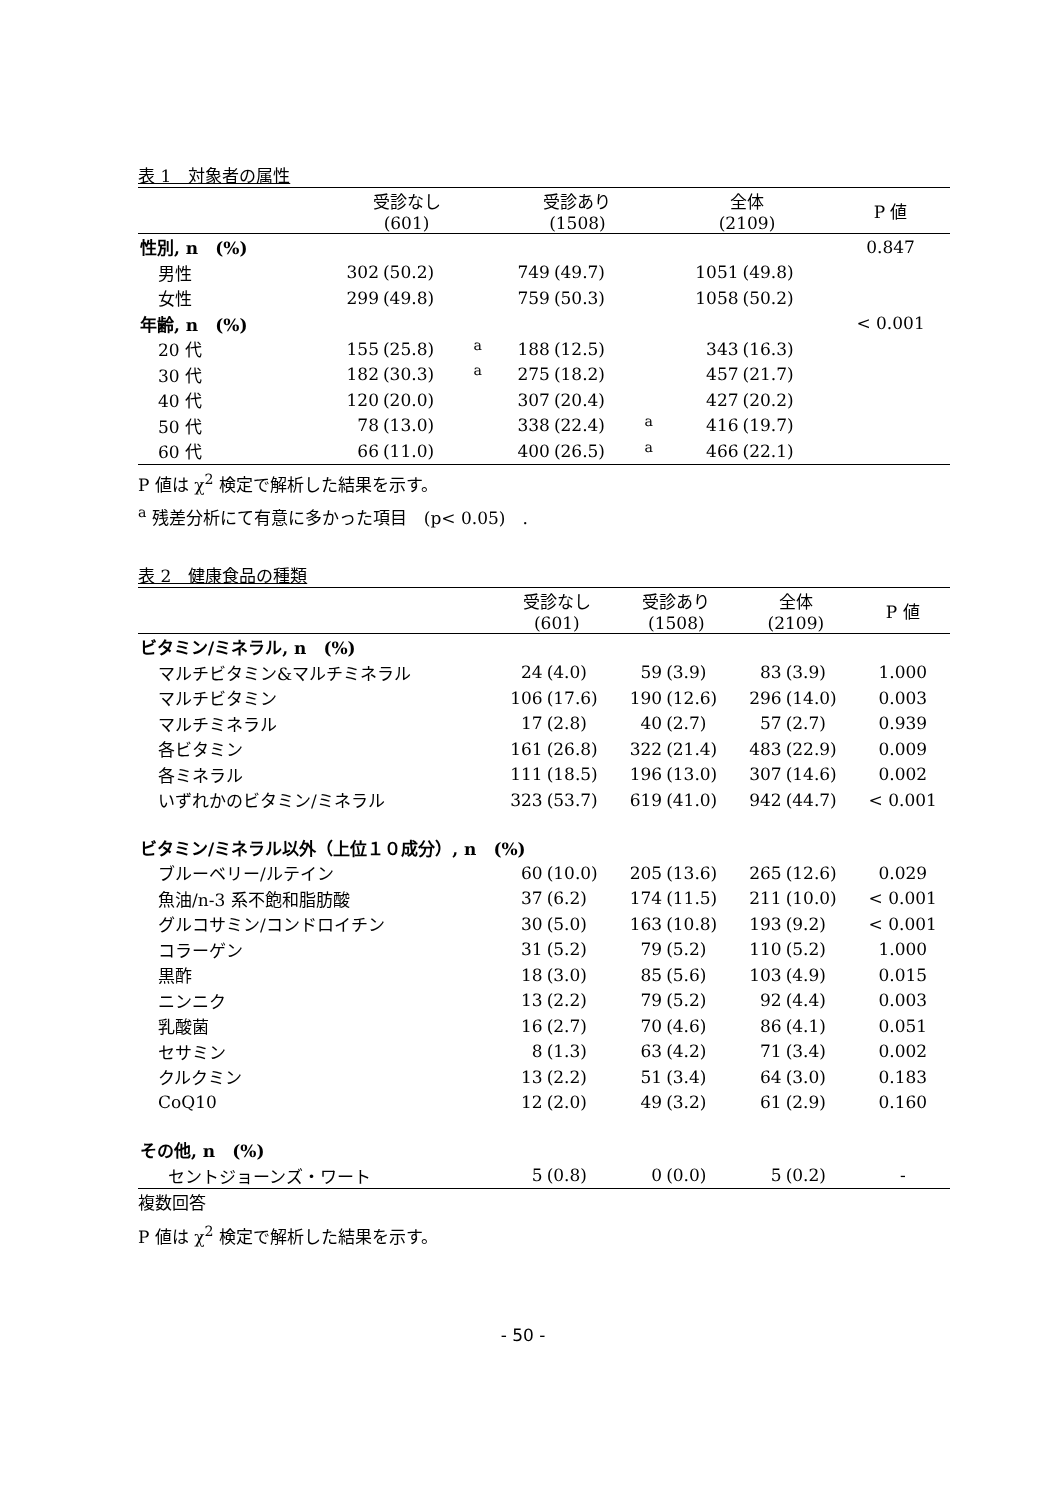表 1　対象者の属性
| | 受診なし (601) | | | 受診あり (1508) | | | 全体 (2109) | | P 値 |
| --- | --- | --- | --- | --- | --- | --- | --- | --- | --- |
| 性別, n (%) | | | | | | | | | 0.847 |
| 男性 | 302 | (50.2) | | 749 | (49.7) | | 1051 | (49.8) | |
| 女性 | 299 | (49.8) | | 759 | (50.3) | | 1058 | (50.2) | |
| 年齢, n (%) | | | | | | | | | < 0.001 |
| 20 代 | 155 | (25.8) | <sup>a</sup> | 188 | (12.5) | | 343 | (16.3) | |
| 30 代 | 182 | (30.3) | <sup>a</sup> | 275 | (18.2) | | 457 | (21.7) | |
| 40 代 | 120 | (20.0) | | 307 | (20.4) | | 427 | (20.2) | |
| 50 代 | 78 | (13.0) | | 338 | (22.4) | <sup>a</sup> | 416 | (19.7) | |
| 60 代 | 66 | (11.0) | | 400 | (26.5) | <sup>a</sup> | 466 | (22.1) | |
P 値は χ<sup>2</sup> 検定で解析した結果を示す。
<sup>a</sup> 残差分析にて有意に多かった項目　(p< 0.05)　.
表 2　健康食品の種類
| | 受診なし (601) | | 受診あり (1508) | | 全体 (2109) | | P 値 |
| --- | --- | --- | --- | --- | --- | --- | --- |
| ビタミン/ミネラル, n (%) | | | | | | | |
| マルチビタミン&マルチミネラル | 24 | (4.0) | 59 | (3.9) | 83 | (3.9) | 1.000 |
| マルチビタミン | 106 | (17.6) | 190 | (12.6) | 296 | (14.0) | 0.003 |
| マルチミネラル | 17 | (2.8) | 40 | (2.7) | 57 | (2.7) | 0.939 |
| 各ビタミン | 161 | (26.8) | 322 | (21.4) | 483 | (22.9) | 0.009 |
| 各ミネラル | 111 | (18.5) | 196 | (13.0) | 307 | (14.6) | 0.002 |
| いずれかのビタミン/ミネラル | 323 | (53.7) | 619 | (41.0) | 942 | (44.7) | < 0.001 |
| ビタミン/ミネラル以外（上位１０成分）, n (%) | | | | | | | |
| ブルーベリー/ルテイン | 60 | (10.0) | 205 | (13.6) | 265 | (12.6) | 0.029 |
| 魚油/n-3 系不飽和脂肪酸 | 37 | (6.2) | 174 | (11.5) | 211 | (10.0) | < 0.001 |
| グルコサミン/コンドロイチン | 30 | (5.0) | 163 | (10.8) | 193 | (9.2) | < 0.001 |
| コラーゲン | 31 | (5.2) | 79 | (5.2) | 110 | (5.2) | 1.000 |
| 黒酢 | 18 | (3.0) | 85 | (5.6) | 103 | (4.9) | 0.015 |
| ニンニク | 13 | (2.2) | 79 | (5.2) | 92 | (4.4) | 0.003 |
| 乳酸菌 | 16 | (2.7) | 70 | (4.6) | 86 | (4.1) | 0.051 |
| セサミン | 8 | (1.3) | 63 | (4.2) | 71 | (3.4) | 0.002 |
| クルクミン | 13 | (2.2) | 51 | (3.4) | 64 | (3.0) | 0.183 |
| CoQ10 | 12 | (2.0) | 49 | (3.2) | 61 | (2.9) | 0.160 |
| その他, n (%) | | | | | | | |
| セントジョーンズ・ワート | 5 | (0.8) | 0 | (0.0) | 5 | (0.2) | - |
複数回答
P 値は χ<sup>2</sup> 検定で解析した結果を示す。
- 50 -